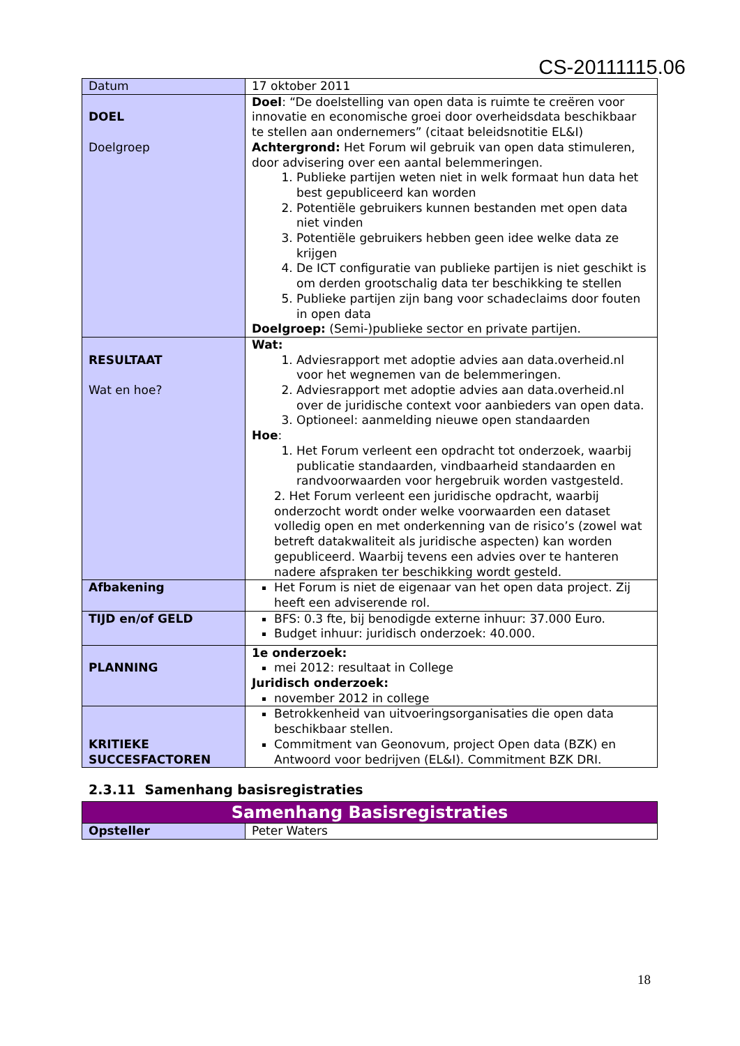CS-20111115.06
| Datum | 17 oktober 2011 |
| DOEL Doelgroep | Doel : “De doelstelling van open data is ruimte te creëren voor innovatie en economische groei door overheidsdata beschikbaar te stellen aan ondernemers” (citaat beleidsnotitie EL&I) Achtergrond: Het Forum wil gebruik van open data stimuleren, door advisering over een aantal belemmeringen. 1. Publieke partijen weten niet in welk formaat hun data het best gepubliceerd kan worden 2. Potentiële gebruikers kunnen bestanden met open data niet vinden 3. Potentiële gebruikers hebben geen idee welke data ze krijgen 4. De ICT configuratie van publieke partijen is niet geschikt is om derden grootschalig data ter beschikking te stellen 5. Publieke partijen zijn bang voor schadeclaims door fouten in open data Doelgroep: (Semi-)publieke sector en private partijen. |
| RESULTAAT Wat en hoe? | Wat: 1. Adviesrapport met adoptie advies aan data.overheid.nl voor het wegnemen van de belemmeringen. 2. Adviesrapport met adoptie advies aan data.overheid.nl over de juridische context voor aanbieders van open data. 3. Optioneel: aanmelding nieuwe open standaarden Hoe : 1. Het Forum verleent een opdracht tot onderzoek, waarbij publicatie standaarden, vindbaarheid standaarden en randvoorwaarden voor hergebruik worden vastgesteld. 2. Het Forum verleent een juridische opdracht, waarbij onderzocht wordt onder welke voorwaarden een dataset volledig open en met onderkenning van de risico’s (zowel wat betreft datakwaliteit als juridische aspecten) kan worden gepubliceerd. Waarbij tevens een advies over te hanteren nadere afspraken ter beschikking wordt gesteld. |
| Afbakening | Het Forum is niet de eigenaar van het open data project. Zij heeft een adviserende rol. |
| TIJD en/of GELD | BFS: 0.3 fte, bij benodigde externe inhuur: 37.000 Euro. Budget inhuur: juridisch onderzoek: 40.000. |
| PLANNING | 1e onderzoek: mei 2012: resultaat in College Juridisch onderzoek: november 2012 in college |
| KRITIEKE SUCCESFACTOREN | Betrokkenheid van uitvoeringsorganisaties die open data beschikbaar stellen. Commitment van Geonovum, project Open data (BZK) en Antwoord voor bedrijven (EL&I). Commitment BZK DRI. |
2.3.11 Samenhang basisregistraties
| Samenhang Basisregistraties | |
| Opsteller | Peter Waters |
18